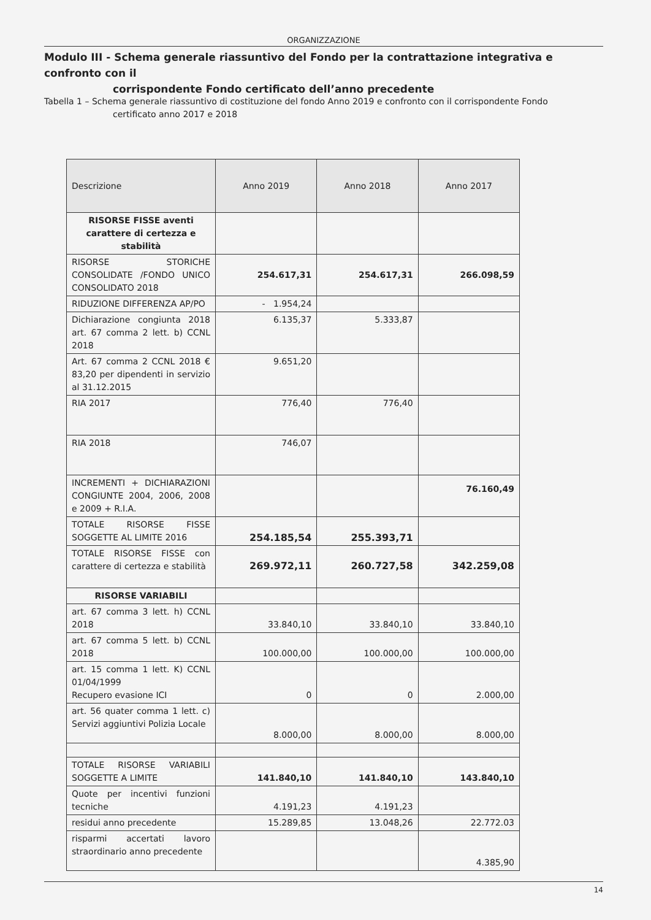ORGANIZZAZIONE
Modulo III - Schema generale riassuntivo del Fondo per la contrattazione integrativa e confronto con il
corrispondente Fondo certificato dell’anno precedente
Tabella 1 – Schema generale riassuntivo di costituzione del fondo Anno 2019 e confronto con il corrispondente Fondo
certificato anno 2017 e 2018
| Descrizione | Anno 2019 | Anno 2018 | Anno 2017 |
| --- | --- | --- | --- |
| RISORSE FISSE aventi carattere di certezza e stabilità | | | |
| RISORSE STORICHE CONSOLIDATE /FONDO UNICO CONSOLIDATO 2018 | 254.617,31 | 254.617,31 | 266.098,59 |
| RIDUZIONE DIFFERENZA AP/PO | - 1.954,24 | | |
| Dichiarazione congiunta 2018 art. 67 comma 2 lett. b) CCNL 2018 | 6.135,37 | 5.333,87 | |
| Art. 67 comma 2 CCNL 2018 € 83,20 per dipendenti in servizio al 31.12.2015 | 9.651,20 | | |
| RIA 2017 | 776,40 | 776,40 | |
| RIA 2018 | 746,07 | | |
| INCREMENTI + DICHIARAZIONI CONGIUNTE 2004, 2006, 2008 e 2009 + R.I.A. | | | 76.160,49 |
| TOTALE RISORSE FISSE SOGGETTE AL LIMITE 2016 | 254.185,54 | 255.393,71 | |
| TOTALE RISORSE FISSE con carattere di certezza e stabilità | 269.972,11 | 260.727,58 | 342.259,08 |
| RISORSE VARIABILI | | | |
| art. 67 comma 3 lett. h) CCNL 2018 | 33.840,10 | 33.840,10 | 33.840,10 |
| art. 67 comma 5 lett. b) CCNL 2018 | 100.000,00 | 100.000,00 | 100.000,00 |
| art. 15 comma 1 lett. K) CCNL 01/04/1999 Recupero evasione ICI | 0 | 0 | 2.000,00 |
| art. 56 quater comma 1 lett. c) Servizi aggiuntivi Polizia Locale | 8.000,00 | 8.000,00 | 8.000,00 |
| TOTALE RISORSE VARIABILI SOGGETTE A LIMITE | 141.840,10 | 141.840,10 | 143.840,10 |
| Quote per incentivi funzioni tecniche | 4.191,23 | 4.191,23 | |
| residui anno precedente | 15.289,85 | 13.048,26 | 22.772.03 |
| risparmi accertati lavoro straordinario anno precedente | | | 4.385,90 |
14